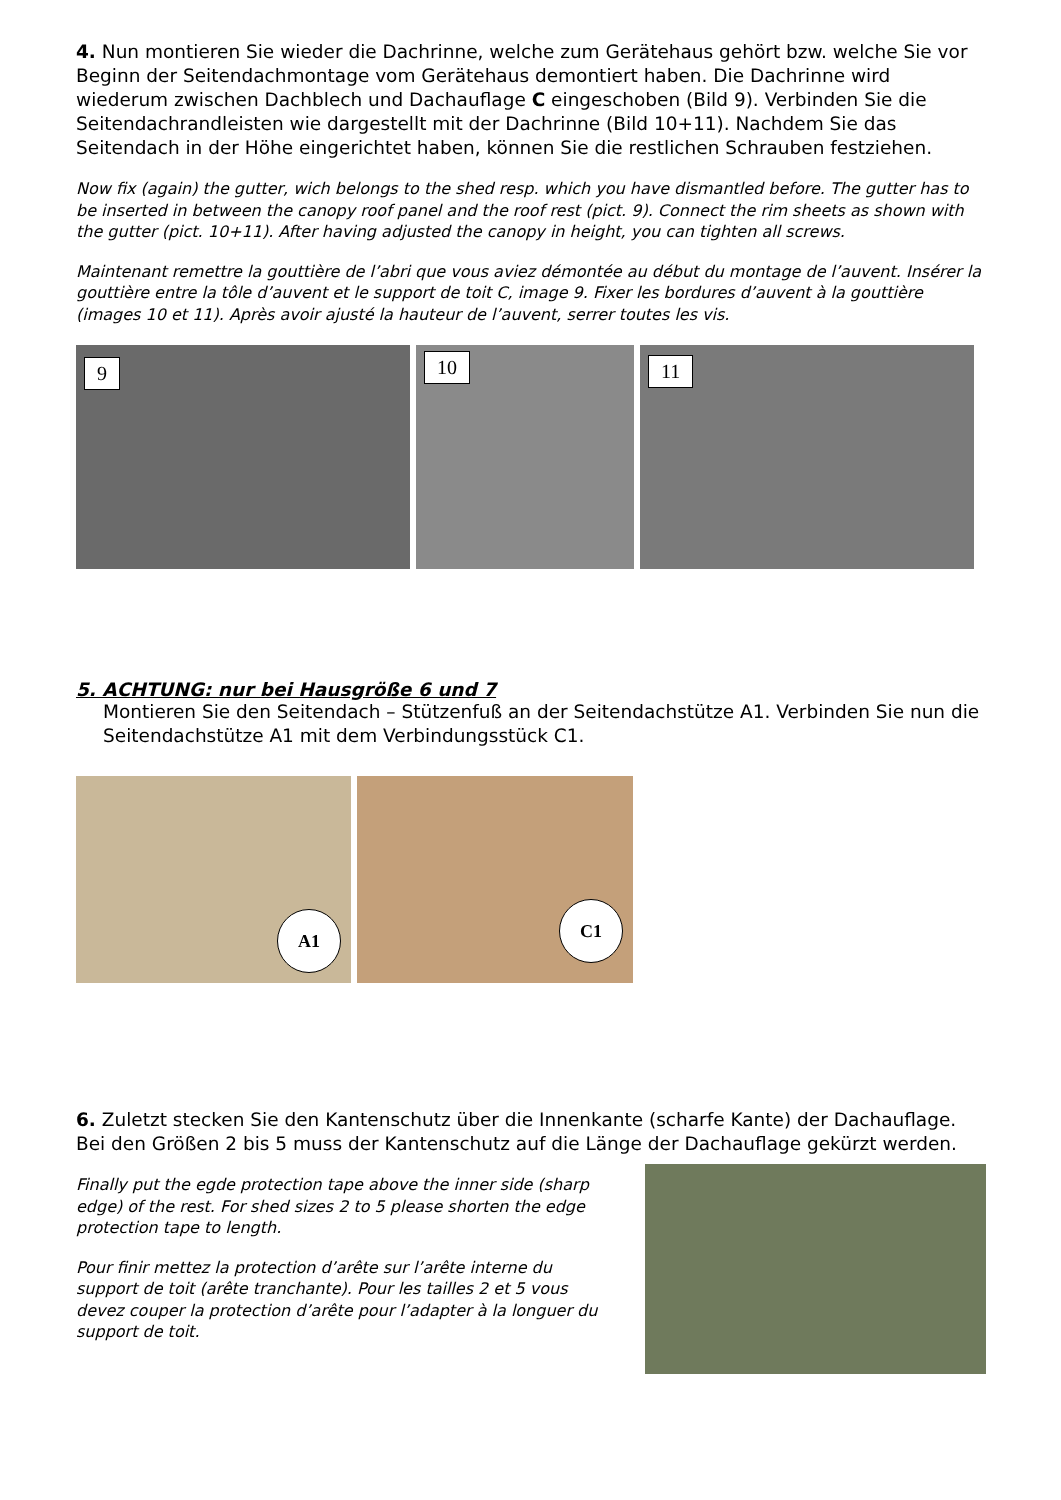4. Nun montieren Sie wieder die Dachrinne, welche zum Gerätehaus gehört bzw. welche Sie vor Beginn der Seitendachmontage vom Gerätehaus demontiert haben. Die Dachrinne wird wiederum zwischen Dachblech und Dachauflage C eingeschoben (Bild 9). Verbinden Sie die Seitendachrandleisten wie dargestellt mit der Dachrinne (Bild 10+11). Nachdem Sie das Seitendach in der Höhe eingerichtet haben, können Sie die restlichen Schrauben festziehen.
Now fix (again) the gutter, wich belongs to the shed resp. which you have dismantled before. The gutter has to be inserted in between the canopy roof panel and the roof rest (pict. 9). Connect the rim sheets as shown with the gutter (pict. 10+11). After having adjusted the canopy in height, you can tighten all screws.
Maintenant remettre la gouttière de l’abri que vous aviez démontée au début du montage de l’auvent. Insérer la gouttière entre la tôle d’auvent et le support de toit C, image 9. Fixer les bordures d’auvent à la gouttière (images 10 et 11). Après avoir ajusté la hauteur de l’auvent, serrer toutes les vis.
9
10
11
5. ACHTUNG: nur bei Hausgröße 6 und 7
Montieren Sie den Seitendach – Stützenfuß an der Seitendachstütze A1. Verbinden Sie nun die Seitendachstütze A1 mit dem Verbindungsstück C1.
A1
C1
6. Zuletzt stecken Sie den Kantenschutz über die Innenkante (scharfe Kante) der Dachauflage. Bei den Größen 2 bis 5 muss der Kantenschutz auf die Länge der Dachauflage gekürzt werden.
Finally put the egde protection tape above the inner side (sharp edge) of the rest. For shed sizes 2 to 5 please shorten the edge protection tape to length.
Pour finir mettez la protection d’arête sur l’arête interne du support de toit (arête tranchante). Pour les tailles 2 et 5 vous devez couper la protection d’arête pour l’adapter à la longuer du support de toit.